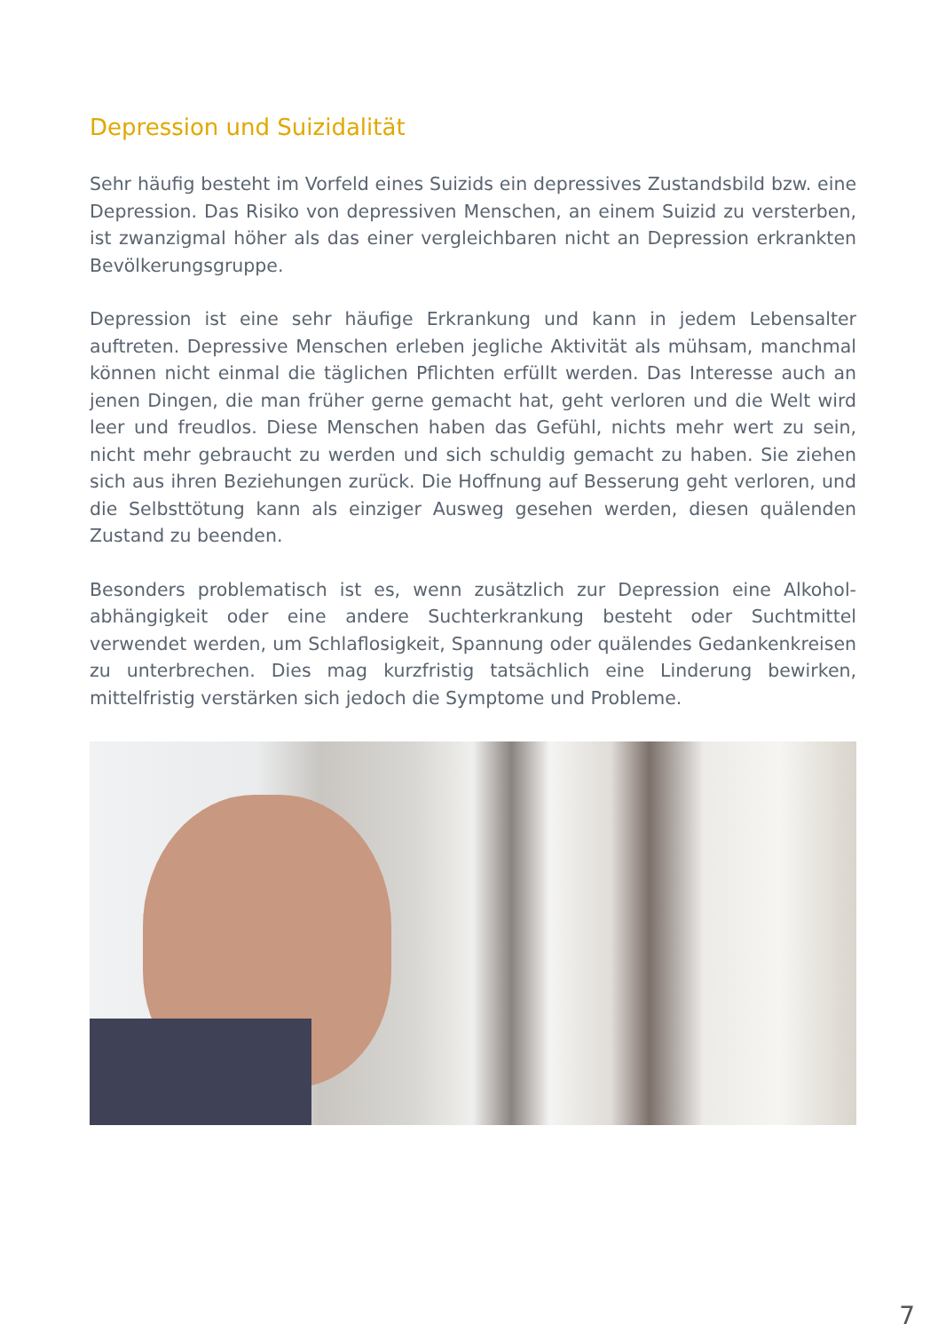Depression und Suizidalität
Sehr häufig besteht im Vorfeld eines Suizids ein depressives Zustandsbild bzw. eine Depression. Das Risiko von depressiven Menschen, an einem Suizid zu versterben, ist zwanzigmal höher als das einer vergleichbaren nicht an Depression erkrankten Bevölkerungsgruppe.
Depression ist eine sehr häufige Erkrankung und kann in jedem Lebens­alter auftreten. Depressive Menschen erleben jegliche Aktivität als mühsam, manchmal können nicht einmal die täglichen Pflichten erfüllt werden. Das Interesse auch an jenen Dingen, die man früher gerne gemacht hat, geht verloren und die Welt wird leer und freudlos. Diese Menschen haben das Gefühl, nichts mehr wert zu sein, nicht mehr gebraucht zu werden und sich schuldig gemacht zu haben. Sie ziehen sich aus ihren Beziehungen zurück. Die Hoffnung auf Besserung geht verloren, und die Selbsttötung kann als einziger Ausweg gesehen werden, diesen quälenden Zustand zu beenden.
Besonders problematisch ist es, wenn zusätzlich zur Depression eine Alkohol­abhängigkeit oder eine andere Suchterkrankung besteht oder Suchtmittel verwendet werden, um Schlaflosigkeit, Spannung oder quälendes Gedan­kenkreisen zu unterbrechen. Dies mag kurzfristig tatsächlich eine Linderung bewirken, mittelfristig verstärken sich jedoch die Symptome und Probleme.
7